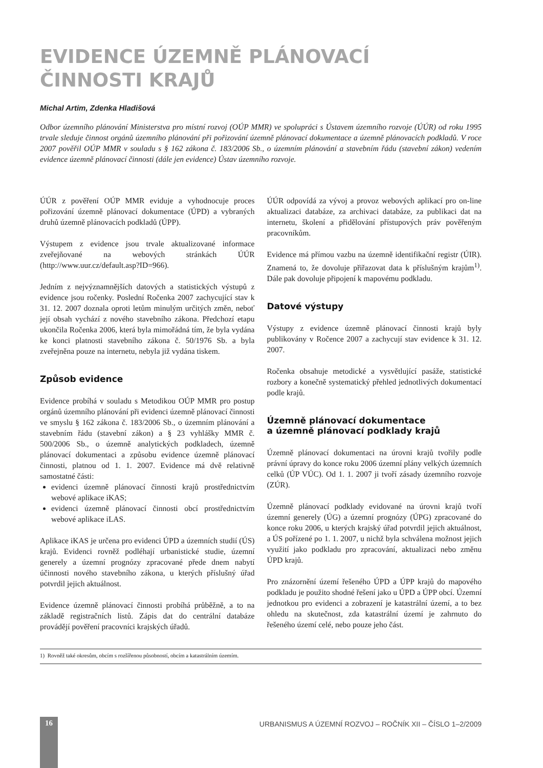EVIDENCE ÚZEMNĚ PLÁNOVACÍ
ČINNOSTI KRAJŮ
Michal Artim, Zdenka Hladišová
Odbor územního plánování Ministerstva pro místní rozvoj (OÚP MMR) ve spolupráci s Ústavem územního rozvoje (ÚÚR) od roku 1995 trvale sleduje činnost orgánů územního plánování při pořizování územně plánovací dokumentace a územně plánovacích podkladů. V roce 2007 pověřil OÚP MMR v souladu s § 162 zákona č. 183/2006 Sb., o územním plánování a stavebním řádu (stavební zákon) vedením evidence územně plánovací činnosti (dále jen evidence) Ústav územního rozvoje.
ÚÚR z pověření OÚP MMR eviduje a vyhodnocuje proces pořizování územně plánovací dokumentace (ÚPD) a vybraných druhů územně plánovacích podkladů (ÚPP).
Výstupem z evidence jsou trvale aktualizované informace zveřejňované na webových stránkách ÚÚR (http://www.uur.cz/default.asp?ID=966).
Jedním z nejvýznamnějších datových a statistických výstupů z evidence jsou ročenky. Poslední Ročenka 2007 zachycující stav k 31. 12. 2007 doznala oproti letům minulým určitých změn, neboť její obsah vychází z nového stavebního zákona. Předchozí etapu ukončila Ročenka 2006, která byla mimořádná tím, že byla vydána ke konci platnosti stavebního zákona č. 50/1976 Sb. a byla zveřejněna pouze na internetu, nebyla již vydána tiskem.
Způsob evidence
Evidence probíhá v souladu s Metodikou OÚP MMR pro postup orgánů územního plánování při evidenci územně plánovací činnosti ve smyslu § 162 zákona č. 183/2006 Sb., o územním plánování a stavebním řádu (stavební zákon) a § 23 vyhlášky MMR č. 500/2006 Sb., o územně analytických podkladech, územně plánovací dokumentaci a způsobu evidence územně plánovací činnosti, platnou od 1. 1. 2007. Evidence má dvě relativně samostatné části:
evidenci územně plánovací činnosti krajů prostřednictvím webové aplikace iKAS;
evidenci územně plánovací činnosti obcí prostřednictvím webové aplikace iLAS.
Aplikace iKAS je určena pro evidenci ÚPD a územních studií (ÚS) krajů. Evidenci rovněž podléhají urbanistické studie, územní generely a územní prognózy zpracované přede dnem nabytí účinnosti nového stavebního zákona, u kterých příslušný úřad potvrdil jejich aktuálnost.
Evidence územně plánovací činnosti probíhá průběžně, a to na základě registračních listů. Zápis dat do centrální databáze provádějí pověření pracovníci krajských úřadů.
ÚÚR odpovídá za vývoj a provoz webových aplikací pro on-line aktualizaci databáze, za archivaci databáze, za publikaci dat na internetu, školení a přidělování přístupových práv pověřeným pracovníkům.
Evidence má přímou vazbu na územně identifikační registr (ÚIR). Znamená to, že dovoluje přiřazovat data k příslušným krajům<sup>1)</sup>. Dále pak dovoluje připojení k mapovému podkladu.
Datové výstupy
Výstupy z evidence územně plánovací činnosti krajů byly publikovány v Ročence 2007 a zachycují stav evidence k 31. 12. 2007.
Ročenka obsahuje metodické a vysvětlující pasáže, statistické rozbory a konečně systematický přehled jednotlivých dokumentací podle krajů.
Územně plánovací dokumentace
a územně plánovací podklady krajů
Územně plánovací dokumentaci na úrovni krajů tvořily podle právní úpravy do konce roku 2006 územní plány velkých územních celků (ÚP VÚC). Od 1. 1. 2007 ji tvoří zásady územního rozvoje (ZÚR).
Územně plánovací podklady evidované na úrovni krajů tvoří územní generely (ÚG) a územní prognózy (ÚPG) zpracované do konce roku 2006, u kterých krajský úřad potvrdil jejich aktuálnost, a ÚS pořízené po 1. 1. 2007, u nichž byla schválena možnost jejich využití jako podkladu pro zpracování, aktualizaci nebo změnu ÚPD krajů.
Pro znázornění území řešeného ÚPD a ÚPP krajů do mapového podkladu je použito shodné řešení jako u ÚPD a ÚPP obcí. Územní jednotkou pro evidenci a zobrazení je katastrální území, a to bez ohledu na skutečnost, zda katastrální území je zahrnuto do řešeného území celé, nebo pouze jeho část.
1) Rovněž také okresům, obcím s rozšířenou působností, obcím a katastrálním územím.
16
URBANISMUS A ÚZEMNÍ ROZVOJ – ROČNÍK XII – ČÍSLO 1–2/2009